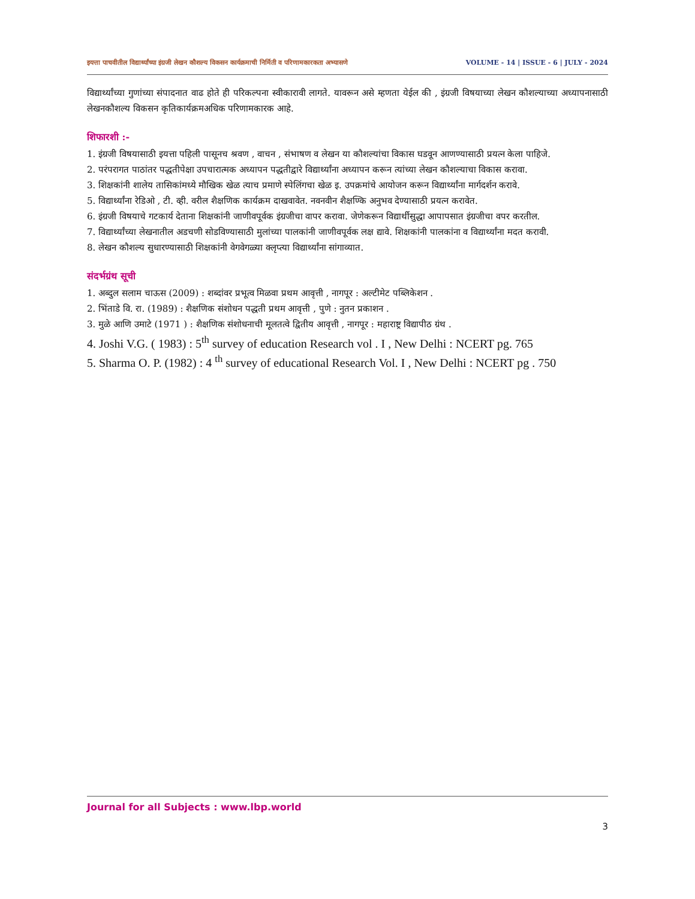इयत्ता पाचवीतील विद्यार्थ्यांच्या इंग्रजी लेखन कौशल्य विकसन कार्यक्रमाची निर्मिती व परिणामकारकता अभ्यासणे VOLUME - 14 | ISSUE - 6 | JULY - 2024
विद्यार्थ्यांच्या गुणांच्या संपादनात वाढ होते ही परिकल्पना स्वीकारावी लागते. यावरून असे म्हणता येईल की , इंग्रजी विषयाच्या लेखन कौशल्याच्या अध्यापनासाठी लेखनकौशल्य विकसन कृतिकार्यक्रमअधिक परिणामकारक आहे.
शिफारशी :-
1. इंग्रजी विषयासाठी इयत्ता पहिली पासूनच श्रवण , वाचन , संभाषण व लेखन या कौशल्यांचा विकास घडवून आणण्यासाठी प्रयत्न केला पाहिजे.
2. परंपरागत पाठांतर पद्धतीपेक्षा उपचारात्मक अध्यापन पद्धतीद्वारे विद्यार्थ्यांना अध्यापन करून त्यांच्या लेखन कौशल्याचा विकास करावा.
3. शिक्षकांनी शालेय तासिकांमध्ये मौखिक खेळ त्याच प्रमाणे स्पेलिंगचा खेळ इ. उपक्रमांचे आयोजन करून विद्यार्थ्यांना मार्गदर्शन करावे.
5. विद्यार्थ्यांना रेडिओ , टी. व्ही. वरील शैक्षणिक कार्यक्रम दाखवावेत. नवनवीन शैक्षण्कि अनुभव देण्यासाठी प्रयत्न करावेत.
6. इंग्रजी विषयाचे गटकार्य देताना शिक्षकांनी जाणीवपूर्वक इंग्रजीचा वापर करावा. जेणेकरून विद्यार्थीसुद्धा आपापसात इंग्रजीचा वपर करतील.
7. विद्यार्थ्यांच्या लेखनातील अडचणी सोडविण्यासाठी मुलांच्या पालकांनी जाणीवपूर्वक लक्ष द्यावे. शिक्षकांनी पालकांना व विद्यार्थ्यांना मदत करावी.
8. लेखन कौशल्य सुधारण्यासाठी शिक्षकांनी वेगवेगळ्या क्लृप्त्या विद्यार्थ्यांना सांगाव्यात.
संदर्भग्रंथ सूची
1. अब्दुल सलाम चाऊस (2009) : शब्दांवर प्रभूत्व मिळवा प्रथम आवृत्ती , नागपूर : अल्टीमेट पब्लिकेशन .
2. भिंताडे वि. रा. (1989) : शैक्षणिक संशोधन पद्धती प्रथम आवृत्ती , पुणे : नुतन प्रकाशन .
3. मुळे आणि उमाटे (1971 ) : शैक्षणिक संशोधनाची मूलतत्वे द्वितीय आवृत्ती , नागपूर : महाराष्ट्र विद्यापीठ ग्रंथ .
4. Joshi V.G. ( 1983) : 5<sup>th</sup> survey of education Research vol . I , New Delhi : NCERT pg. 765
5. Sharma O. P. (1982) : 4 <sup>th</sup> survey of educational Research Vol. I , New Delhi : NCERT pg . 750
Journal for all Subjects : www.lbp.world
3